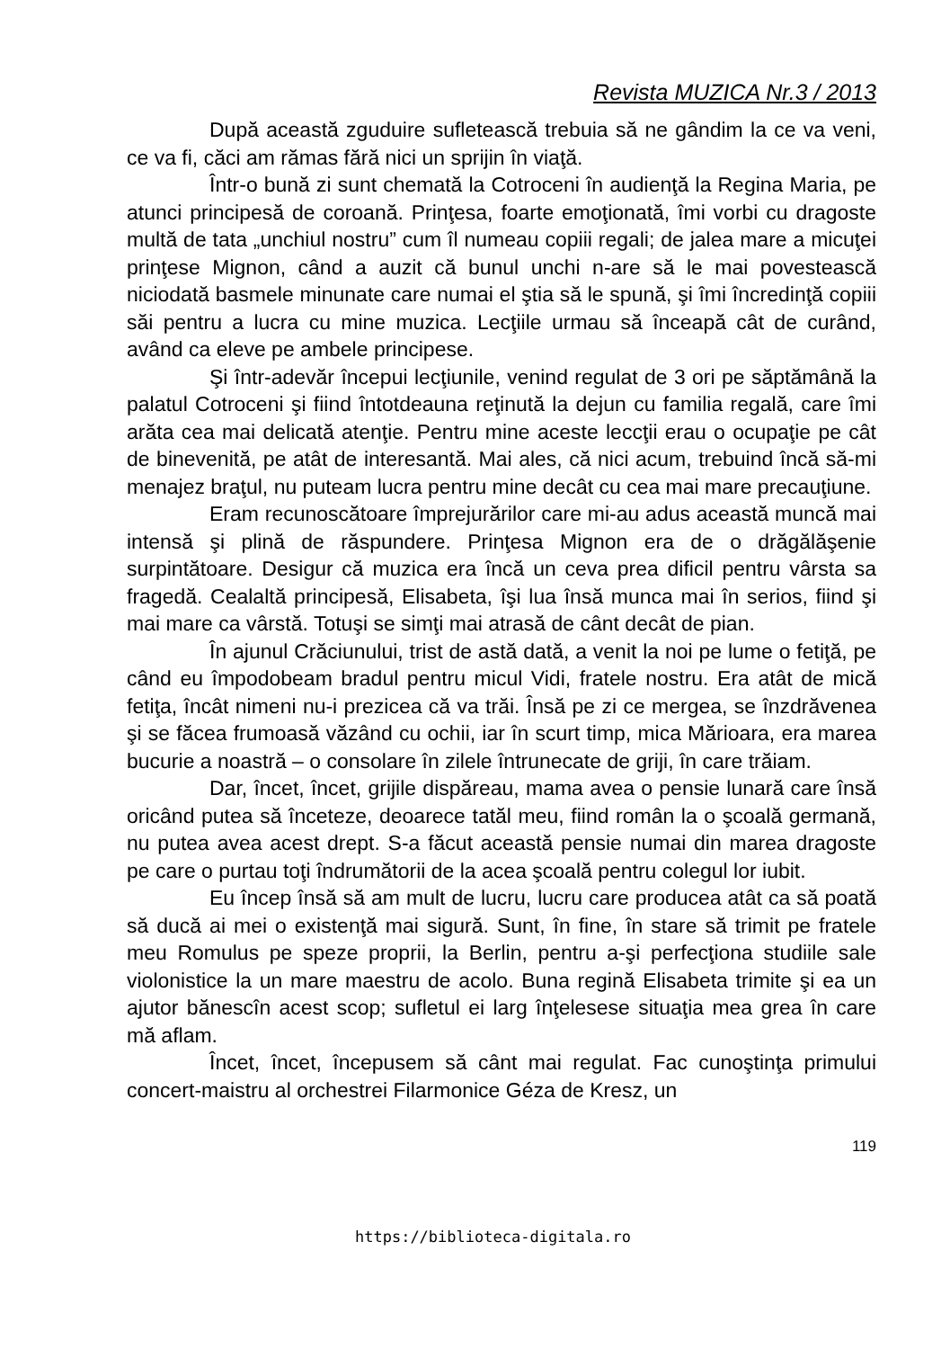Revista MUZICA Nr.3 / 2013
După această zguduire sufletească trebuia să ne gândim la ce va veni, ce va fi, căci am rămas fără nici un sprijin în viaţă.
Într-o bună zi sunt chemată la Cotroceni în audienţă la Regina Maria, pe atunci principesă de coroană. Prinţesa, foarte emoţionată, îmi vorbi cu dragoste multă de tata „unchiul nostru” cum îl numeau copiii regali; de jalea mare a micuţei prinţese Mignon, când a auzit că bunul unchi n-are să le mai povestească niciodată basmele minunate care numai el ştia să le spună, şi îmi încredinţă copiii săi pentru a lucra cu mine muzica. Lecţiile urmau să înceapă cât de curând, având ca eleve pe ambele principese.
Şi într-adevăr începui lecţiunile, venind regulat de 3 ori pe săptămână la palatul Cotroceni şi fiind întotdeauna reţinută la dejun cu familia regală, care îmi arăta cea mai delicată atenţie. Pentru mine aceste leccţii erau o ocupaţie pe cât de binevenită, pe atât de interesantă. Mai ales, că nici acum, trebuind încă să-mi menajez braţul, nu puteam lucra pentru mine decât cu cea mai mare precauţiune.
Eram recunoscătoare împrejurărilor care mi-au adus această muncă mai intensă şi plină de răspundere. Prinţesa Mignon era de o drăgălăşenie surpintătoare. Desigur că muzica era încă un ceva prea dificil pentru vârsta sa fragedă. Cealaltă principesă, Elisabeta, îşi lua însă munca mai în serios, fiind şi mai mare ca vârstă. Totuşi se simţi mai atrasă de cânt decât de pian.
În ajunul Crăciunului, trist de astă dată, a venit la noi pe lume o fetiţă, pe când eu împodobeam bradul pentru micul Vidi, fratele nostru. Era atât de mică fetiţa, încât nimeni nu-i prezicea că va trăi. Însă pe zi ce mergea, se înzdrăvenea şi se făcea frumoasă văzând cu ochii, iar în scurt timp, mica Mărioara, era marea bucurie a noastră – o consolare în zilele întrunecate de griji, în care trăiam.
Dar, încet, încet, grijile dispăreau, mama avea o pensie lunară care însă oricând putea să înceteze, deoarece tatăl meu, fiind român la o şcoală germană, nu putea avea acest drept. S-a făcut această pensie numai din marea dragoste pe care o purtau toţi îndrumătorii de la acea şcoală pentru colegul lor iubit.
Eu încep însă să am mult de lucru, lucru care producea atât ca să poată să ducă ai mei o existenţă mai sigură. Sunt, în fine, în stare să trimit pe fratele meu Romulus pe speze proprii, la Berlin, pentru a-şi perfecţiona studiile sale violonistice la un mare maestru de acolo. Buna regină Elisabeta trimite şi ea un ajutor bănescîn acest scop; sufletul ei larg înţelesese situaţia mea grea în care mă aflam.
Încet, încet, începusem să cânt mai regulat. Fac cunoştinţa primului concert-maistru al orchestrei Filarmonice Géza de Kresz, un
119
https://biblioteca-digitala.ro